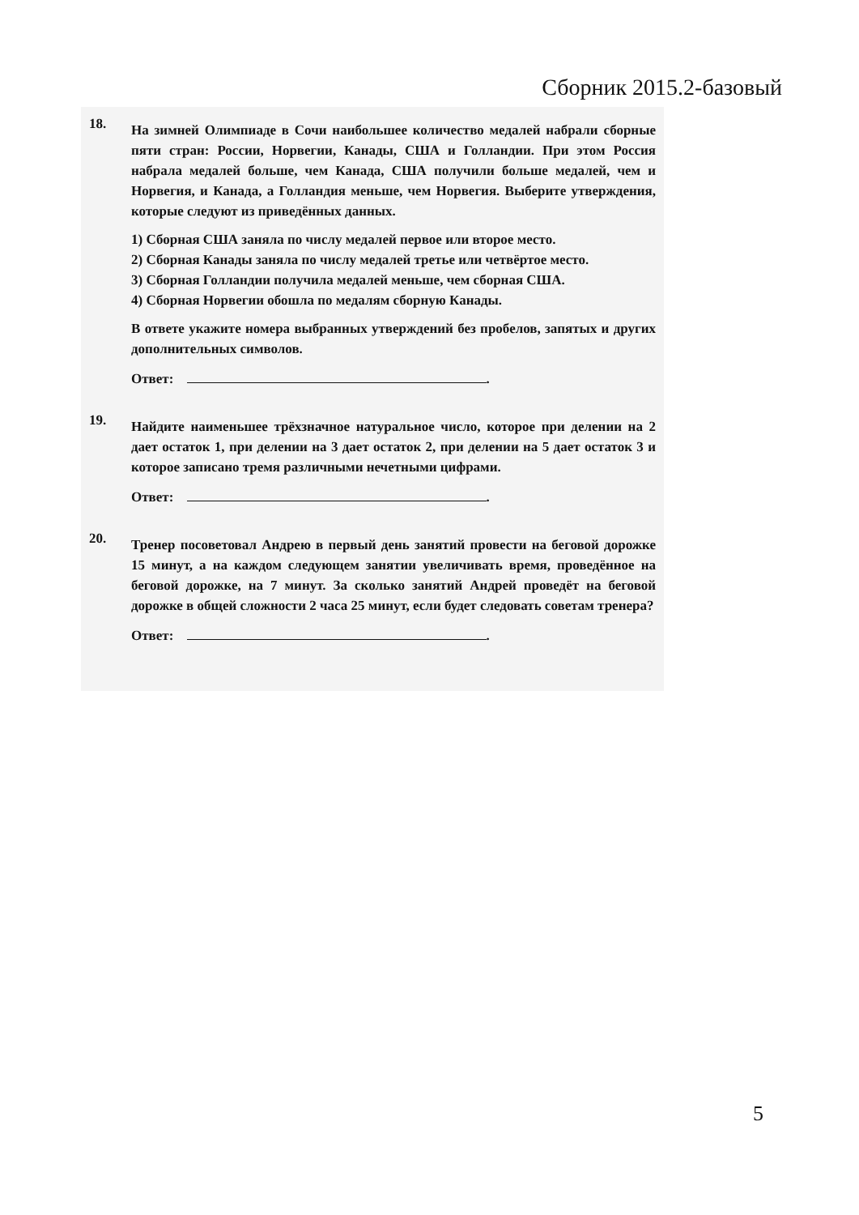Сборник 2015.2-базовый
18.
На зимней Олимпиаде в Сочи наибольшее количество медалей набрали сборные пяти стран: России, Норвегии, Канады, США и Голландии. При этом Россия набрала медалей больше, чем Канада, США получили больше медалей, чем и Норвегия, и Канада, а Голландия меньше, чем Норвегия. Выберите утверждения, которые следуют из приведённых данных.
1) Сборная США заняла по числу медалей первое или второе место.
2) Сборная Канады заняла по числу медалей третье или четвёртое место.
3) Сборная Голландии получила медалей меньше, чем сборная США.
4) Сборная Норвегии обошла по медалям сборную Канады.
В ответе укажите номера выбранных утверждений без пробелов, запятых и других дополнительных символов.
Ответ: .
19.
Найдите наименьшее трёхзначное натуральное число, которое при делении на 2 дает остаток 1, при делении на 3 дает остаток 2, при делении на 5 дает остаток 3 и которое записано тремя различными нечетными цифрами.
Ответ: .
20.
Тренер посоветовал Андрею в первый день занятий провести на беговой дорожке 15 минут, а на каждом следующем занятии увеличивать время, проведённое на беговой дорожке, на 7 минут. За сколько занятий Андрей проведёт на беговой дорожке в общей сложности 2 часа 25 минут, если будет следовать советам тренера?
Ответ: .
5